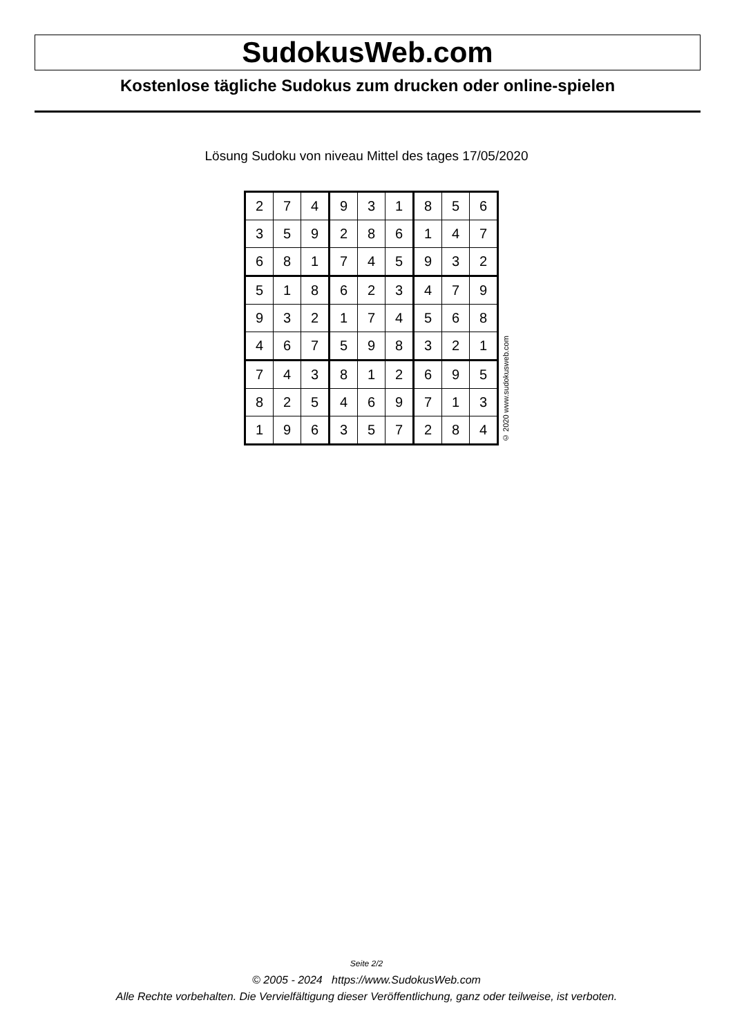SudokusWeb.com
Kostenlose tägliche Sudokus zum drucken oder online-spielen
Lösung Sudoku von niveau Mittel des tages 17/05/2020
| 2 | 7 | 4 | 9 | 3 | 1 | 8 | 5 | 6 |
| 3 | 5 | 9 | 2 | 8 | 6 | 1 | 4 | 7 |
| 6 | 8 | 1 | 7 | 4 | 5 | 9 | 3 | 2 |
| 5 | 1 | 8 | 6 | 2 | 3 | 4 | 7 | 9 |
| 9 | 3 | 2 | 1 | 7 | 4 | 5 | 6 | 8 |
| 4 | 6 | 7 | 5 | 9 | 8 | 3 | 2 | 1 |
| 7 | 4 | 3 | 8 | 1 | 2 | 6 | 9 | 5 |
| 8 | 2 | 5 | 4 | 6 | 9 | 7 | 1 | 3 |
| 1 | 9 | 6 | 3 | 5 | 7 | 2 | 8 | 4 |
© 2020 www.sudokusweb.com
Seite 2/2
© 2005 - 2024 https://www.SudokusWeb.com
Alle Rechte vorbehalten. Die Vervielfältigung dieser Veröffentlichung, ganz oder teilweise, ist verboten.